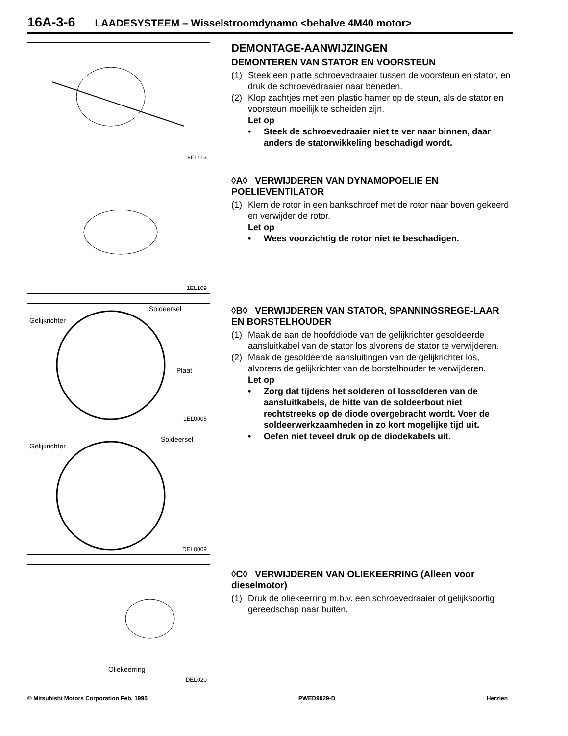16A-3-6 LAADESYSTEEM – Wisselstroomdynamo <behalve 4M40 motor>
6FL113
1EL109
Soldeersel
Gelijkrichter
Plaat
1EL0005
Soldeersel
Gelijkrichter
DEL0009
Oliekeerring
DEL020
DEMONTAGE-AANWIJZINGEN
DEMONTEREN VAN STATOR EN VOORSTEUN
(1) Steek een platte schroevedraaier tussen de voorsteun en stator, en druk de schroevedraaier naar beneden.
(2) Klop zachtjes met een plastic hamer op de steun, als de stator en voorsteun moeilijk te scheiden zijn.
Let op
• Steek de schroevedraaier niet te ver naar binnen, daar anders de statorwikkeling beschadigd wordt.
◊A◊ VERWIJDEREN VAN DYNAMOPOELIE EN POELIEVENTILATOR
(1) Klem de rotor in een bankschroef met de rotor naar boven gekeerd en verwijder de rotor.
Let op
• Wees voorzichtig de rotor niet te beschadigen.
◊B◊ VERWIJDEREN VAN STATOR, SPANNINGSREGE-LAAR EN BORSTELHOUDER
(1) Maak de aan de hoofddiode van de gelijkrichter gesoldeerde aansluitkabel van de stator los alvorens de stator te verwijderen.
(2) Maak de gesoldeerde aansluitingen van de gelijkrichter los, alvorens de gelijkrichter van de borstelhouder te verwijderen.
Let op
• Zorg dat tijdens het solderen of lossolderen van de aansluitkabels, de hitte van de soldeerbout niet rechtstreeks op de diode overgebracht wordt. Voer de soldeerwerkzaamheden in zo kort mogelijke tijd uit.
• Oefen niet teveel druk op de diodekabels uit.
◊C◊ VERWIJDEREN VAN OLIEKEERRING (Alleen voor dieselmotor)
(1) Druk de oliekeerring m.b.v. een schroevedraaier of gelijksoortig gereedschap naar buiten.
© Mitsubishi Motors Corporation Feb. 1995 PWED9029-D Herzien